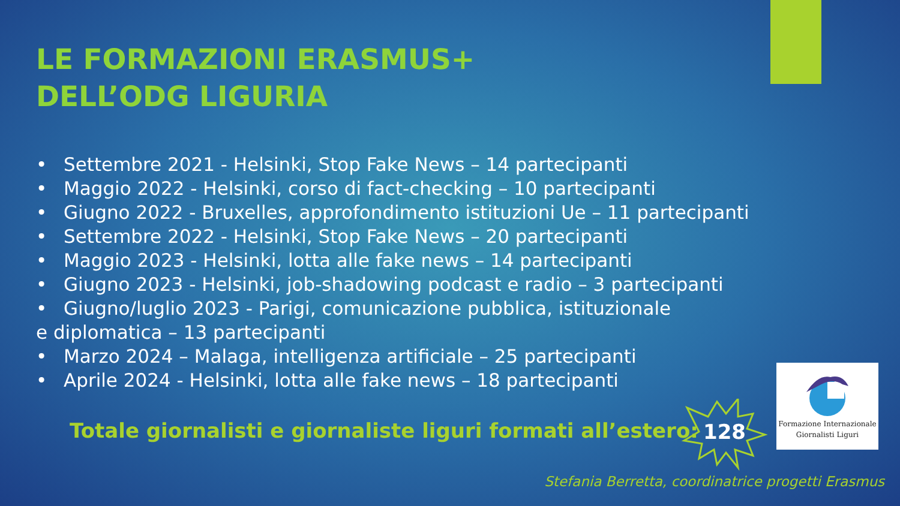LE FORMAZIONI ERASMUS+
DELL’ODG LIGURIA
• Settembre 2021 - Helsinki, Stop Fake News – 14 partecipanti
• Maggio 2022 - Helsinki, corso di fact-checking – 10 partecipanti
• Giugno 2022 - Bruxelles, approfondimento istituzioni Ue – 11 partecipanti
• Settembre 2022 - Helsinki, Stop Fake News – 20 partecipanti
• Maggio 2023 - Helsinki, lotta alle fake news – 14 partecipanti
• Giugno 2023 - Helsinki, job-shadowing podcast e radio – 3 partecipanti
• Giugno/luglio 2023 - Parigi, comunicazione pubblica, istituzionale
e diplomatica – 13 partecipanti
• Marzo 2024 – Malaga, intelligenza artificiale – 25 partecipanti
• Aprile 2024 - Helsinki, lotta alle fake news – 18 partecipanti
Totale giornalisti e giornaliste liguri formati all’estero:
128
Formazione Internazionale
Giornalisti Liguri
Stefania Berretta, coordinatrice progetti Erasmus